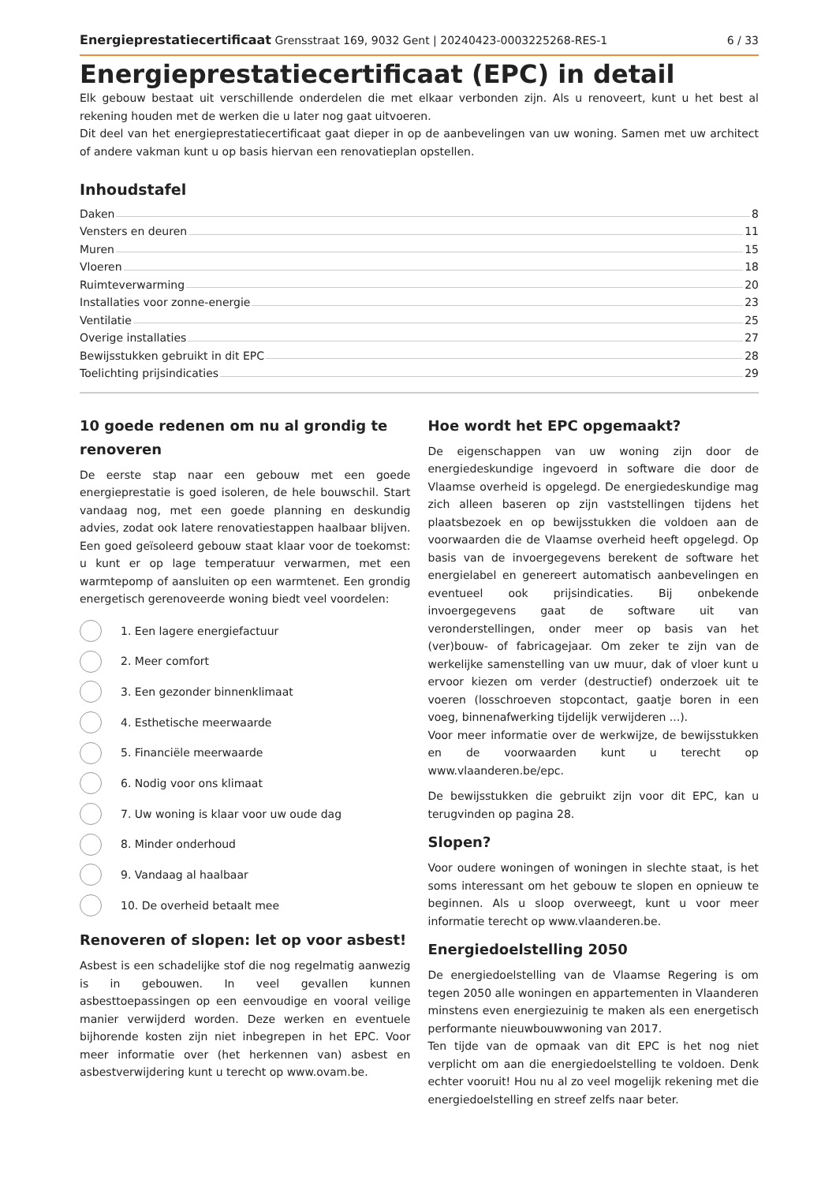Energieprestatiecertificaat Grensstraat 169, 9032 Gent | 20240423-0003225268-RES-1 6 / 33
Energieprestatiecertificaat (EPC) in detail
Elk gebouw bestaat uit verschillende onderdelen die met elkaar verbonden zijn. Als u renoveert, kunt u het best al rekening houden met de werken die u later nog gaat uitvoeren.
Dit deel van het energieprestatiecertificaat gaat dieper in op de aanbevelingen van uw woning. Samen met uw architect of andere vakman kunt u op basis hiervan een renovatieplan opstellen.
Inhoudstafel
Daken 8
Vensters en deuren 11
Muren 15
Vloeren 18
Ruimteverwarming 20
Installaties voor zonne-energie 23
Ventilatie 25
Overige installaties 27
Bewijsstukken gebruikt in dit EPC 28
Toelichting prijsindicaties 29
10 goede redenen om nu al grondig te renoveren
De eerste stap naar een gebouw met een goede energieprestatie is goed isoleren, de hele bouwschil. Start vandaag nog, met een goede planning en deskundig advies, zodat ook latere renovatiestappen haalbaar blijven. Een goed geïsoleerd gebouw staat klaar voor de toekomst: u kunt er op lage temperatuur verwarmen, met een warmtepomp of aansluiten op een warmtenet. Een grondig energetisch gerenoveerde woning biedt veel voordelen:
1. Een lagere energiefactuur
2. Meer comfort
3. Een gezonder binnenklimaat
4. Esthetische meerwaarde
5. Financiële meerwaarde
6. Nodig voor ons klimaat
7. Uw woning is klaar voor uw oude dag
8. Minder onderhoud
9. Vandaag al haalbaar
10. De overheid betaalt mee
Renoveren of slopen: let op voor asbest!
Asbest is een schadelijke stof die nog regelmatig aanwezig is in gebouwen. In veel gevallen kunnen asbesttoepassingen op een eenvoudige en vooral veilige manier verwijderd worden. Deze werken en eventuele bijhorende kosten zijn niet inbegrepen in het EPC. Voor meer informatie over (het herkennen van) asbest en asbestverwijdering kunt u terecht op www.ovam.be.
Hoe wordt het EPC opgemaakt?
De eigenschappen van uw woning zijn door de energiedeskundige ingevoerd in software die door de Vlaamse overheid is opgelegd. De energiedeskundige mag zich alleen baseren op zijn vaststellingen tijdens het plaatsbezoek en op bewijsstukken die voldoen aan de voorwaarden die de Vlaamse overheid heeft opgelegd. Op basis van de invoergegevens berekent de software het energielabel en genereert automatisch aanbevelingen en eventueel ook prijsindicaties. Bij onbekende invoergegevens gaat de software uit van veronderstellingen, onder meer op basis van het (ver)bouw- of fabricagejaar. Om zeker te zijn van de werkelijke samenstelling van uw muur, dak of vloer kunt u ervoor kiezen om verder (destructief) onderzoek uit te voeren (losschroeven stopcontact, gaatje boren in een voeg, binnenafwerking tijdelijk verwijderen ...).
Voor meer informatie over de werkwijze, de bewijsstukken en de voorwaarden kunt u terecht op www.vlaanderen.be/epc.
De bewijsstukken die gebruikt zijn voor dit EPC, kan u terugvinden op pagina 28.
Slopen?
Voor oudere woningen of woningen in slechte staat, is het soms interessant om het gebouw te slopen en opnieuw te beginnen. Als u sloop overweegt, kunt u voor meer informatie terecht op www.vlaanderen.be.
Energiedoelstelling 2050
De energiedoelstelling van de Vlaamse Regering is om tegen 2050 alle woningen en appartementen in Vlaanderen minstens even energiezuinig te maken als een energetisch performante nieuwbouwwoning van 2017.
Ten tijde van de opmaak van dit EPC is het nog niet verplicht om aan die energiedoelstelling te voldoen. Denk echter vooruit! Hou nu al zo veel mogelijk rekening met die energiedoelstelling en streef zelfs naar beter.